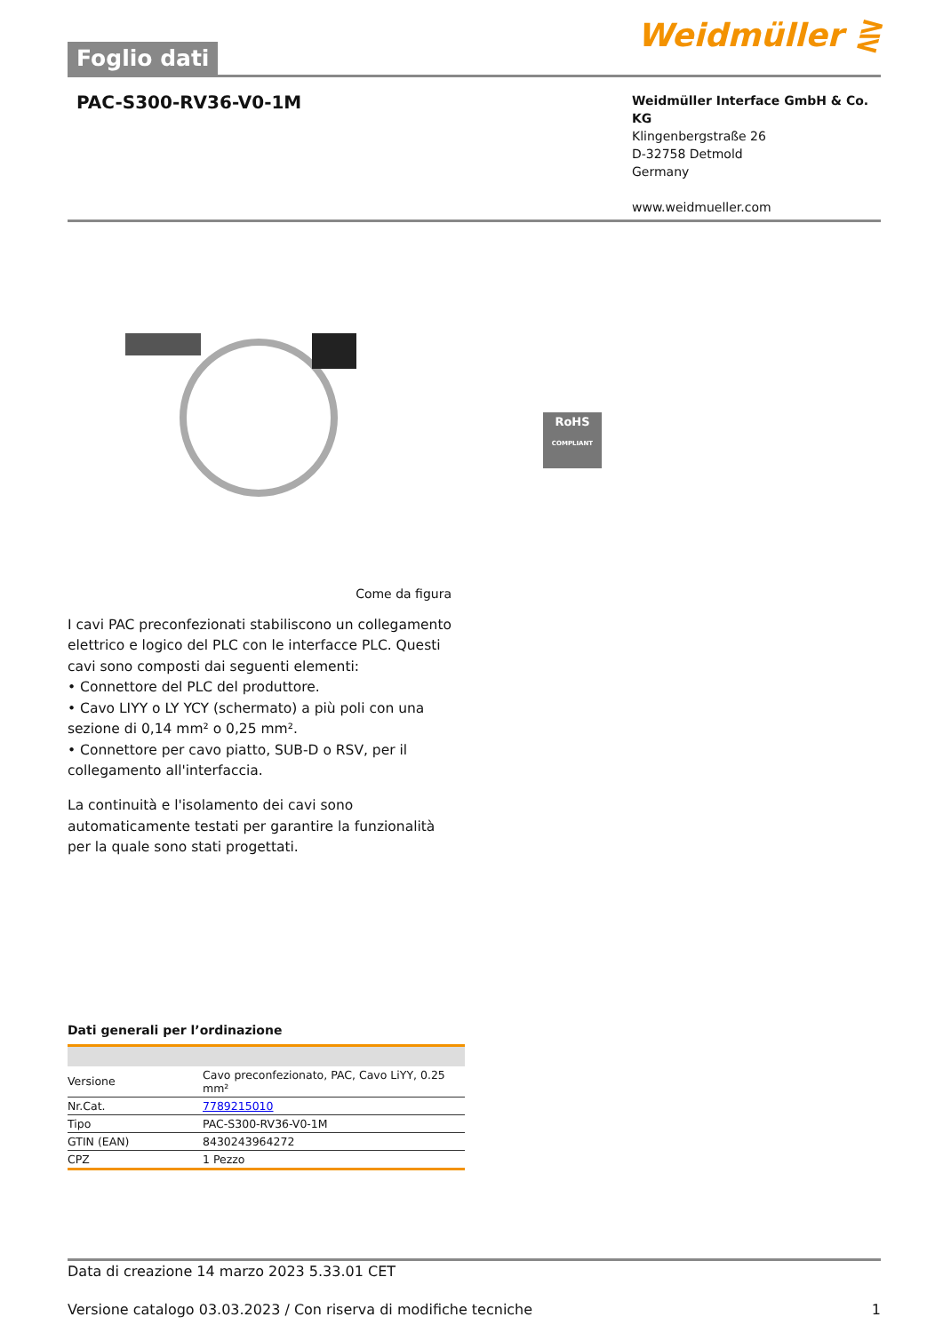Foglio dati
Weidmüller ⋛
PAC-S300-RV36-V0-1M
Weidmüller Interface GmbH & Co. KG
Klingenbergstraße 26
D-32758 Detmold
Germany
www.weidmueller.com
RoHS
COMPLIANT
Come da figura
I cavi PAC preconfezionati stabiliscono un collegamento elettrico e logico del PLC con le interfacce PLC. Questi cavi sono composti dai seguenti elementi:
• Connettore del PLC del produttore.
• Cavo LIYY o LY YCY (schermato) a più poli con una sezione di 0,14 mm² o 0,25 mm².
• Connettore per cavo piatto, SUB-D o RSV, per il collegamento all'interfaccia.
La continuità e l'isolamento dei cavi sono automaticamente testati per garantire la funzionalità per la quale sono stati progettati.
Dati generali per l’ordinazione
| Versione | Cavo preconfezionato, PAC, Cavo LiYY, 0.25 mm² |
| Nr.Cat. | 7789215010 |
| Tipo | PAC-S300-RV36-V0-1M |
| GTIN (EAN) | 8430243964272 |
| CPZ | 1 Pezzo |
Data di creazione 14 marzo 2023 5.33.01 CET
Versione catalogo 03.03.2023 / Con riserva di modifiche tecniche 1